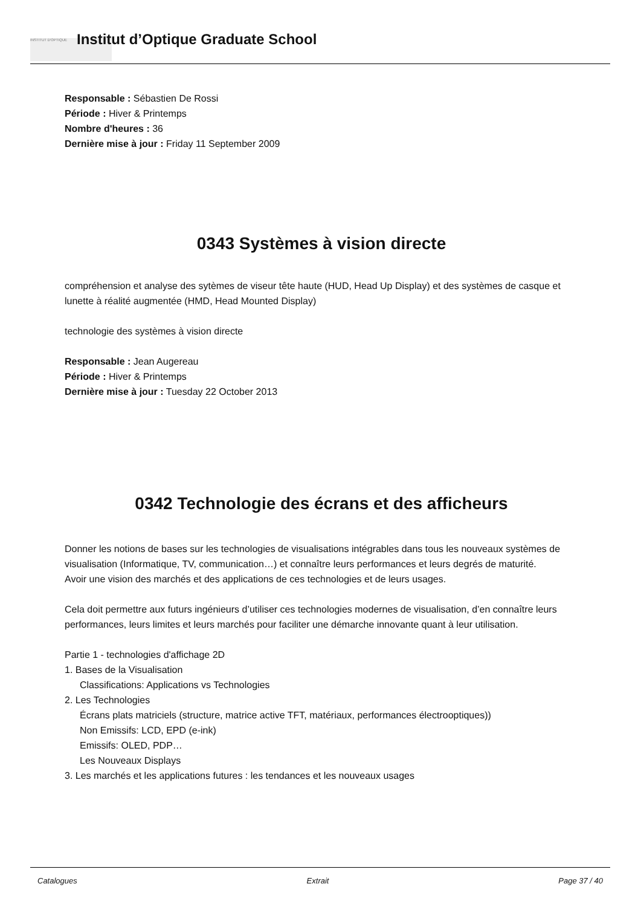INSTITUT D'OPTIQUE
Institut d’Optique Graduate School
Responsable : Sébastien De Rossi
Période : Hiver & Printemps
Nombre d'heures : 36
Dernière mise à jour : Friday 11 September 2009
0343 Systèmes à vision directe
compréhension et analyse des sytèmes de viseur tête haute (HUD, Head Up Display) et des systèmes de casque et lunette à réalité augmentée (HMD, Head Mounted Display)
technologie des systèmes à vision directe
Responsable : Jean Augereau
Période : Hiver & Printemps
Dernière mise à jour : Tuesday 22 October 2013
0342 Technologie des écrans et des afficheurs
Donner les notions de bases sur les technologies de visualisations intégrables dans tous les nouveaux systèmes de visualisation (Informatique, TV, communication…) et connaître leurs performances et leurs degrés de maturité.
Avoir une vision des marchés et des applications de ces technologies et de leurs usages.
Cela doit permettre aux futurs ingénieurs d’utiliser ces technologies modernes de visualisation, d’en connaître leurs performances, leurs limites et leurs marchés pour faciliter une démarche innovante quant à leur utilisation.
Partie 1 - technologies d'affichage 2D
1. Bases de la Visualisation
Classifications: Applications vs Technologies
2. Les Technologies
Écrans plats matriciels (structure, matrice active TFT, matériaux, performances électrooptiques))
Non Emissifs: LCD, EPD (e-ink)
Emissifs: OLED, PDP…
Les Nouveaux Displays
3. Les marchés et les applications futures : les tendances et les nouveaux usages
Catalogues Extrait Page 37 / 40